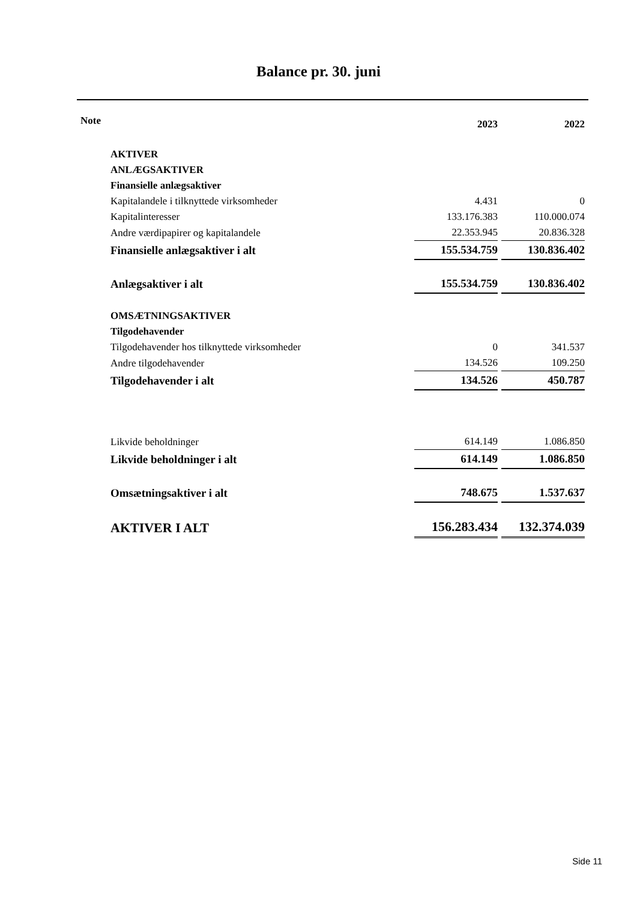Balance pr. 30. juni
| Note | | 2023 | 2022 |
| --- | --- | --- | --- |
| | AKTIVER | | |
| | ANLÆGSAKTIVER | | |
| | Finansielle anlægsaktiver | | |
| | Kapitalandele i tilknyttede virksomheder | 4.431 | 0 |
| | Kapitalinteresser | 133.176.383 | 110.000.074 |
| | Andre værdipapirer og kapitalandele | 22.353.945 | 20.836.328 |
| | Finansielle anlægsaktiver i alt | 155.534.759 | 130.836.402 |
| | Anlægsaktiver i alt | 155.534.759 | 130.836.402 |
| | OMSÆTNINGSAKTIVER | | |
| | Tilgodehavender | | |
| | Tilgodehavender hos tilknyttede virksomheder | 0 | 341.537 |
| | Andre tilgodehavender | 134.526 | 109.250 |
| | Tilgodehavender i alt | 134.526 | 450.787 |
| | Likvide beholdninger | 614.149 | 1.086.850 |
| | Likvide beholdninger i alt | 614.149 | 1.086.850 |
| | Omsætningsaktiver i alt | 748.675 | 1.537.637 |
| | AKTIVER I ALT | 156.283.434 | 132.374.039 |
Side 11